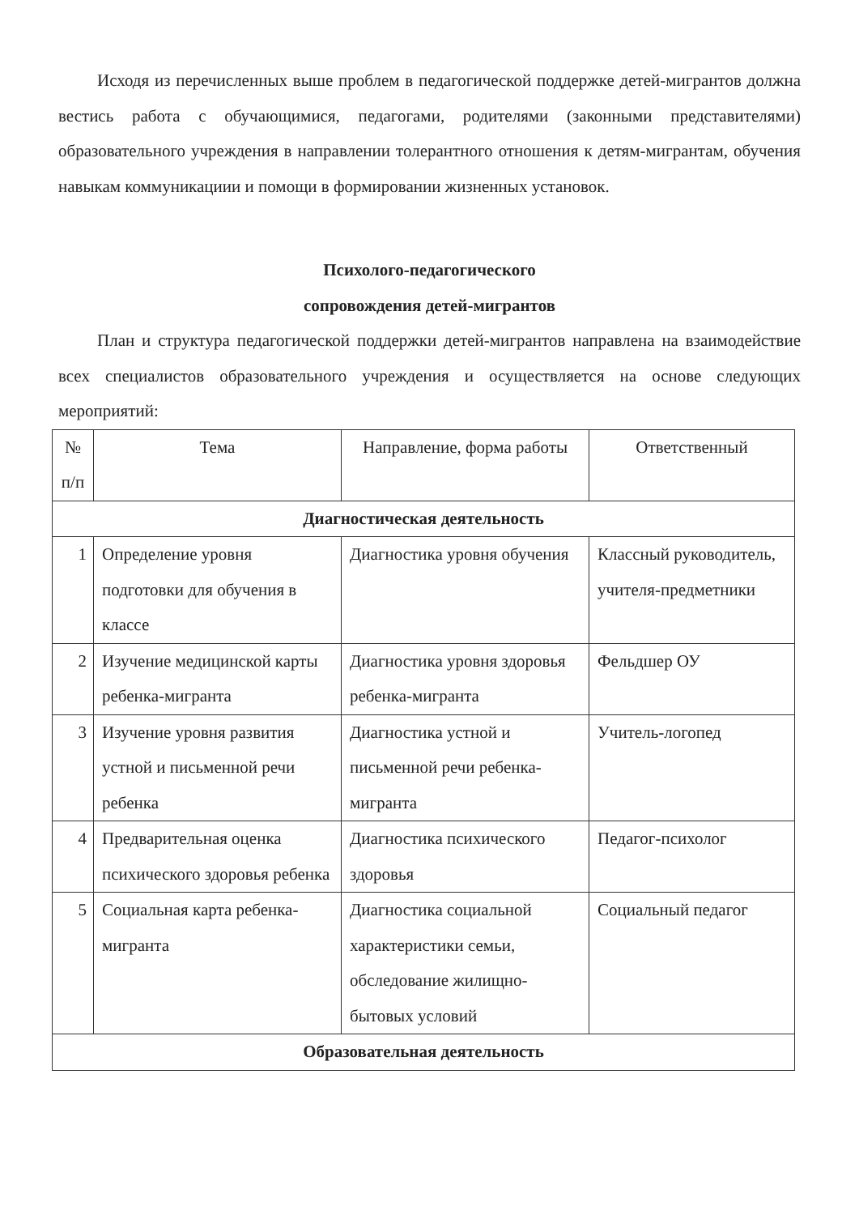Исходя из перечисленных выше проблем в педагогической поддержке детей-мигрантов должна вестись работа с обучающимися, педагогами, родителями (законными представителями) образовательного учреждения в направлении толерантного отношения к детям-мигрантам, обучения навыкам коммуникациии и помощи в формировании жизненных установок.
Психолого-педагогического
сопровождения детей-мигрантов
План и структура педагогической поддержки детей-мигрантов направлена на взаимодействие всех специалистов образовательного учреждения и осуществляется на основе следующих мероприятий:
| № п/п | Тема | Направление, форма работы | Ответственный |
| --- | --- | --- | --- |
| Диагностическая деятельность | | | |
| 1 | Определение уровня подготовки для обучения в классе | Диагностика уровня обучения | Классный руководитель, учителя-предметники |
| 2 | Изучение медицинской карты ребенка-мигранта | Диагностика уровня здоровья ребенка-мигранта | Фельдшер ОУ |
| 3 | Изучение уровня развития устной и письменной речи ребенка | Диагностика устной и письменной речи ребенка-мигранта | Учитель-логопед |
| 4 | Предварительная оценка психического здоровья ребенка | Диагностика психического здоровья | Педагог-психолог |
| 5 | Социальная карта ребенка-мигранта | Диагностика социальной характеристики семьи, обследование жилищно-бытовых условий | Социальный педагог |
| Образовательная деятельность | | | |